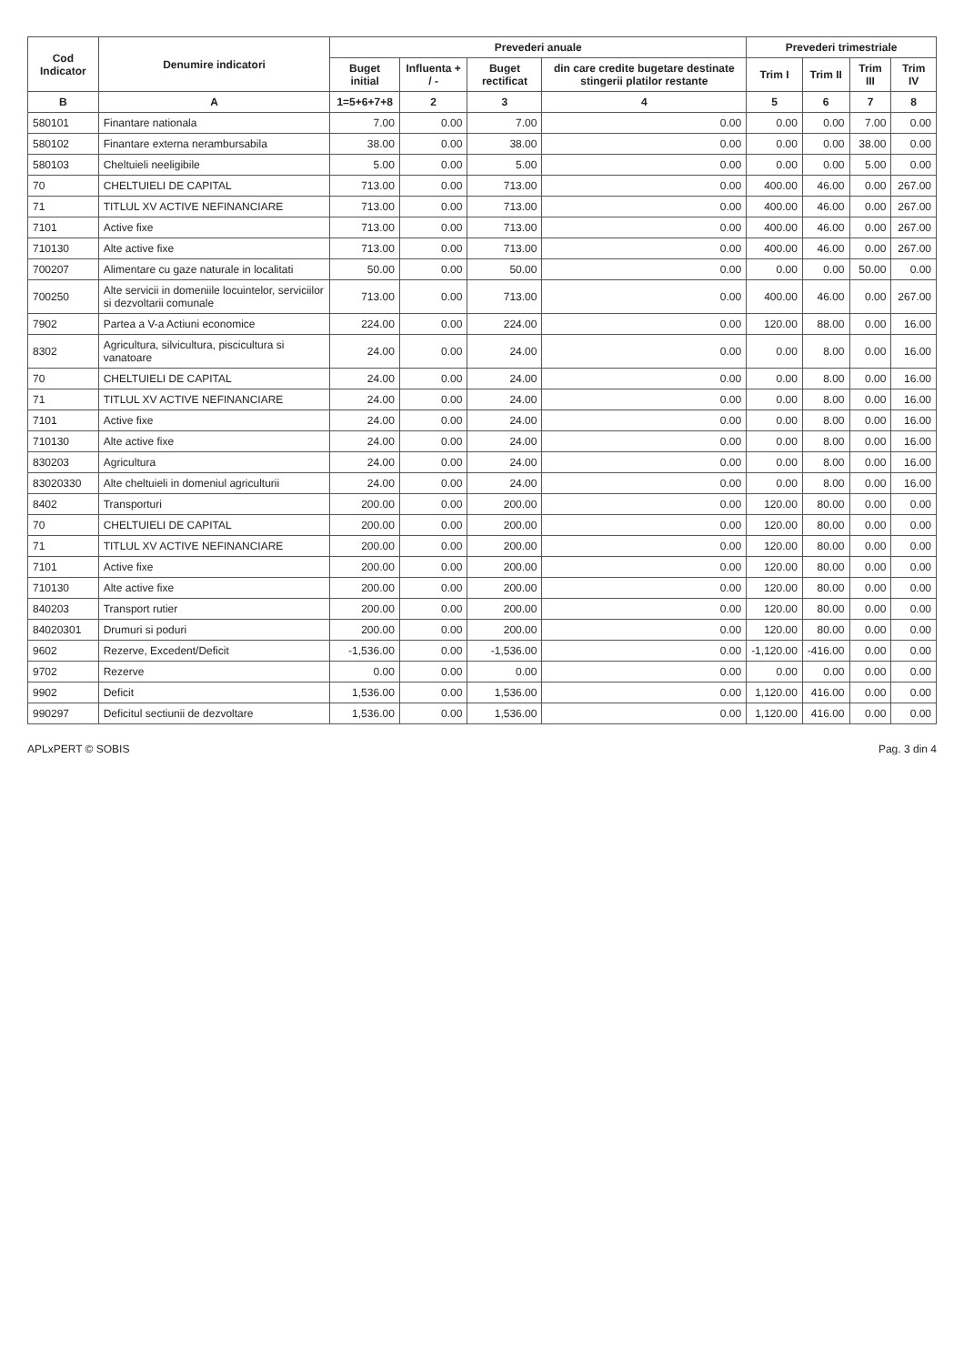| Cod Indicator | Denumire indicatori | Prevederi anuale | | | | Prevederi trimestriale | | | |
| --- | --- | --- | --- | --- | --- | --- | --- | --- | --- |
| | | Buget initial | Influenta + / - | Buget rectificat | din care credite bugetare destinate stingerii platilor restante | Trim I | Trim II | Trim III | Trim IV |
| B | A | 1=5+6+7+8 | 2 | 3 | 4 | 5 | 6 | 7 | 8 |
| 580101 | Finantare nationala | 7.00 | 0.00 | 7.00 | 0.00 | 0.00 | 0.00 | 7.00 | 0.00 |
| 580102 | Finantare externa nerambursabila | 38.00 | 0.00 | 38.00 | 0.00 | 0.00 | 0.00 | 38.00 | 0.00 |
| 580103 | Cheltuieli neeligibile | 5.00 | 0.00 | 5.00 | 0.00 | 0.00 | 0.00 | 5.00 | 0.00 |
| 70 | CHELTUIELI DE CAPITAL | 713.00 | 0.00 | 713.00 | 0.00 | 400.00 | 46.00 | 0.00 | 267.00 |
| 71 | TITLUL XV ACTIVE NEFINANCIARE | 713.00 | 0.00 | 713.00 | 0.00 | 400.00 | 46.00 | 0.00 | 267.00 |
| 7101 | Active fixe | 713.00 | 0.00 | 713.00 | 0.00 | 400.00 | 46.00 | 0.00 | 267.00 |
| 710130 | Alte active fixe | 713.00 | 0.00 | 713.00 | 0.00 | 400.00 | 46.00 | 0.00 | 267.00 |
| 700207 | Alimentare cu gaze naturale in localitati | 50.00 | 0.00 | 50.00 | 0.00 | 0.00 | 0.00 | 50.00 | 0.00 |
| 700250 | Alte servicii in domeniile locuintelor, serviciilor si dezvoltarii comunale | 713.00 | 0.00 | 713.00 | 0.00 | 400.00 | 46.00 | 0.00 | 267.00 |
| 7902 | Partea a V-a Actiuni economice | 224.00 | 0.00 | 224.00 | 0.00 | 120.00 | 88.00 | 0.00 | 16.00 |
| 8302 | Agricultura, silvicultura, piscicultura si vanatoare | 24.00 | 0.00 | 24.00 | 0.00 | 0.00 | 8.00 | 0.00 | 16.00 |
| 70 | CHELTUIELI DE CAPITAL | 24.00 | 0.00 | 24.00 | 0.00 | 0.00 | 8.00 | 0.00 | 16.00 |
| 71 | TITLUL XV ACTIVE NEFINANCIARE | 24.00 | 0.00 | 24.00 | 0.00 | 0.00 | 8.00 | 0.00 | 16.00 |
| 7101 | Active fixe | 24.00 | 0.00 | 24.00 | 0.00 | 0.00 | 8.00 | 0.00 | 16.00 |
| 710130 | Alte active fixe | 24.00 | 0.00 | 24.00 | 0.00 | 0.00 | 8.00 | 0.00 | 16.00 |
| 830203 | Agricultura | 24.00 | 0.00 | 24.00 | 0.00 | 0.00 | 8.00 | 0.00 | 16.00 |
| 83020330 | Alte cheltuieli in domeniul agriculturii | 24.00 | 0.00 | 24.00 | 0.00 | 0.00 | 8.00 | 0.00 | 16.00 |
| 8402 | Transporturi | 200.00 | 0.00 | 200.00 | 0.00 | 120.00 | 80.00 | 0.00 | 0.00 |
| 70 | CHELTUIELI DE CAPITAL | 200.00 | 0.00 | 200.00 | 0.00 | 120.00 | 80.00 | 0.00 | 0.00 |
| 71 | TITLUL XV ACTIVE NEFINANCIARE | 200.00 | 0.00 | 200.00 | 0.00 | 120.00 | 80.00 | 0.00 | 0.00 |
| 7101 | Active fixe | 200.00 | 0.00 | 200.00 | 0.00 | 120.00 | 80.00 | 0.00 | 0.00 |
| 710130 | Alte active fixe | 200.00 | 0.00 | 200.00 | 0.00 | 120.00 | 80.00 | 0.00 | 0.00 |
| 840203 | Transport rutier | 200.00 | 0.00 | 200.00 | 0.00 | 120.00 | 80.00 | 0.00 | 0.00 |
| 84020301 | Drumuri si poduri | 200.00 | 0.00 | 200.00 | 0.00 | 120.00 | 80.00 | 0.00 | 0.00 |
| 9602 | Rezerve, Excedent/Deficit | -1,536.00 | 0.00 | -1,536.00 | 0.00 | -1,120.00 | -416.00 | 0.00 | 0.00 |
| 9702 | Rezerve | 0.00 | 0.00 | 0.00 | 0.00 | 0.00 | 0.00 | 0.00 | 0.00 |
| 9902 | Deficit | 1,536.00 | 0.00 | 1,536.00 | 0.00 | 1,120.00 | 416.00 | 0.00 | 0.00 |
| 990297 | Deficitul sectiunii de dezvoltare | 1,536.00 | 0.00 | 1,536.00 | 0.00 | 1,120.00 | 416.00 | 0.00 | 0.00 |
APLxPERT © SOBIS Pag. 3 din 4